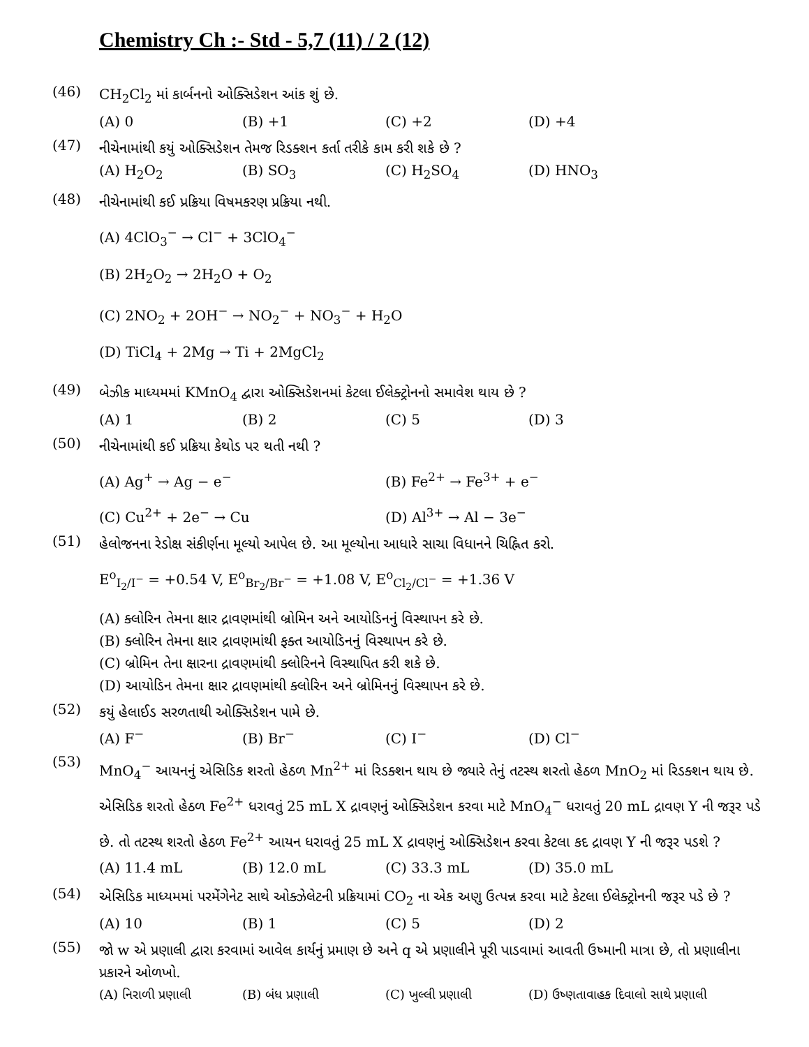Chemistry Ch :- Std - 5,7 (11) / 2 (12)
(46)
CH<sub>2</sub>Cl<sub>2</sub> માં કાર્બનનો ઓક્સિડેશન આંક શું છે.
(A) 0 (B) +1 (C) +2 (D) +4
(47)
નીચેનામાંથી કયું ઓક્સિડેશન તેમજ રિડક્શન કર્તા તરીકે કામ કરી શકે છે ?
(A) H<sub>2</sub>O<sub>2</sub> (B) SO<sub>3</sub> (C) H<sub>2</sub>SO<sub>4</sub> (D) HNO<sub>3</sub>
(48)
નીચેનામાંથી કઈ પ્રક્રિયા વિષમકરણ પ્રક્રિયા નથી.
(A) 4ClO<sub>3</sub><sup>−</sup> → Cl<sup>−</sup> + 3ClO<sub>4</sub><sup>−</sup>
(B) 2H<sub>2</sub>O<sub>2</sub> → 2H<sub>2</sub>O + O<sub>2</sub>
(C) 2NO<sub>2</sub> + 2OH<sup>−</sup> → NO<sub>2</sub><sup>−</sup> + NO<sub>3</sub><sup>−</sup> + H<sub>2</sub>O
(D) TiCl<sub>4</sub> + 2Mg → Ti + 2MgCl<sub>2</sub>
(49)
બેઝીક માધ્યમમાં KMnO<sub>4</sub> દ્વારા ઓક્સિડેશનમાં કેટલા ઈલેક્ટ્રોનનો સમાવેશ થાય છે ?
(A) 1 (B) 2 (C) 5 (D) 3
(50)
નીચેનામાંથી કઈ પ્રક્રિયા કેથોડ પર થતી નથી ?
(A) Ag<sup>+</sup> → Ag − e<sup>−</sup> (B) Fe<sup>2+</sup> → Fe<sup>3+</sup> + e<sup>−</sup>
(C) Cu<sup>2+</sup> + 2e<sup>−</sup> → Cu (D) Al<sup>3+</sup> → Al − 3e<sup>−</sup>
(51)
હેલોજનના રેડોક્ષ સંકીર્ણના મૂલ્યો આપેલ છે. આ મૂલ્યોના આધારે સાચા વિધાનને ચિહ્નિત કરો.
E<sup>o</sup><sub>I<sub>2</sub>/I<sup>−</sup></sub> = +0.54 V, E<sup>o</sup><sub>Br<sub>2</sub>/Br<sup>−</sup></sub> = +1.08 V, E<sup>o</sup><sub>Cl<sub>2</sub>/Cl<sup>−</sup></sub> = +1.36 V
(A) ક્લોરિન તેમના ક્ષાર દ્રાવણમાંથી બ્રોમિન અને આયોડિનનું વિસ્થાપન કરે છે.
(B) ક્લોરિન તેમના ક્ષાર દ્રાવણમાંથી ફક્ત આયોડિનનું વિસ્થાપન કરે છે.
(C) બ્રોમિન તેના ક્ષારના દ્રાવણમાંથી ક્લોરિનને વિસ્થાપિત કરી શકે છે.
(D) આયોડિન તેમના ક્ષાર દ્રાવણમાંથી ક્લોરિન અને બ્રોમિનનું વિસ્થાપન કરે છે.
(52)
કયું હેલાઈડ સરળતાથી ઓક્સિડેશન પામે છે.
(A) F<sup>−</sup> (B) Br<sup>−</sup> (C) I<sup>−</sup> (D) Cl<sup>−</sup>
(53)
MnO<sub>4</sub><sup>−</sup> આયનનું એસિડિક શરતો હેઠળ Mn<sup>2+</sup> માં રિડક્શન થાય છે જ્યારે તેનું તટસ્થ શરતો હેઠળ MnO<sub>2</sub> માં રિડક્શન થાય છે. એસિડિક શરતો હેઠળ Fe<sup>2+</sup> ધરાવતું 25 mL X દ્રાવણનું ઓક્સિડેશન કરવા માટે MnO<sub>4</sub><sup>−</sup> ધરાવતું 20 mL દ્રાવણ Y ની જરૂર પડે છે. તો તટસ્થ શરતો હેઠળ Fe<sup>2+</sup> આયન ધરાવતું 25 mL X દ્રાવણનું ઓક્સિડેશન કરવા કેટલા કદ દ્રાવણ Y ની જરૂર પડશે ?
(A) 11.4 mL (B) 12.0 mL (C) 33.3 mL (D) 35.0 mL
(54)
એસિડિક માધ્યમમાં પરમેંગેનેટ સાથે ઓક્ઝેલેટની પ્રક્રિયામાં CO<sub>2</sub> ના એક અણુ ઉત્પન્ન કરવા માટે કેટલા ઈલેક્ટ્રોનની જરૂર પડે છે ?
(A) 10 (B) 1 (C) 5 (D) 2
(55)
જો w એ પ્રણાલી દ્વારા કરવામાં આવેલ કાર્યનું પ્રમાણ છે અને q એ પ્રણાલીને પૂરી પાડવામાં આવતી ઉષ્માની માત્રા છે, તો પ્રણાલીના પ્રકારને ઓળખો.
(A) નિરાળી પ્રણાલી (B) બંધ પ્રણાલી (C) ખુલ્લી પ્રણાલી (D) ઉષ્ણતાવાહક દિવાલો સાથે પ્રણાલી